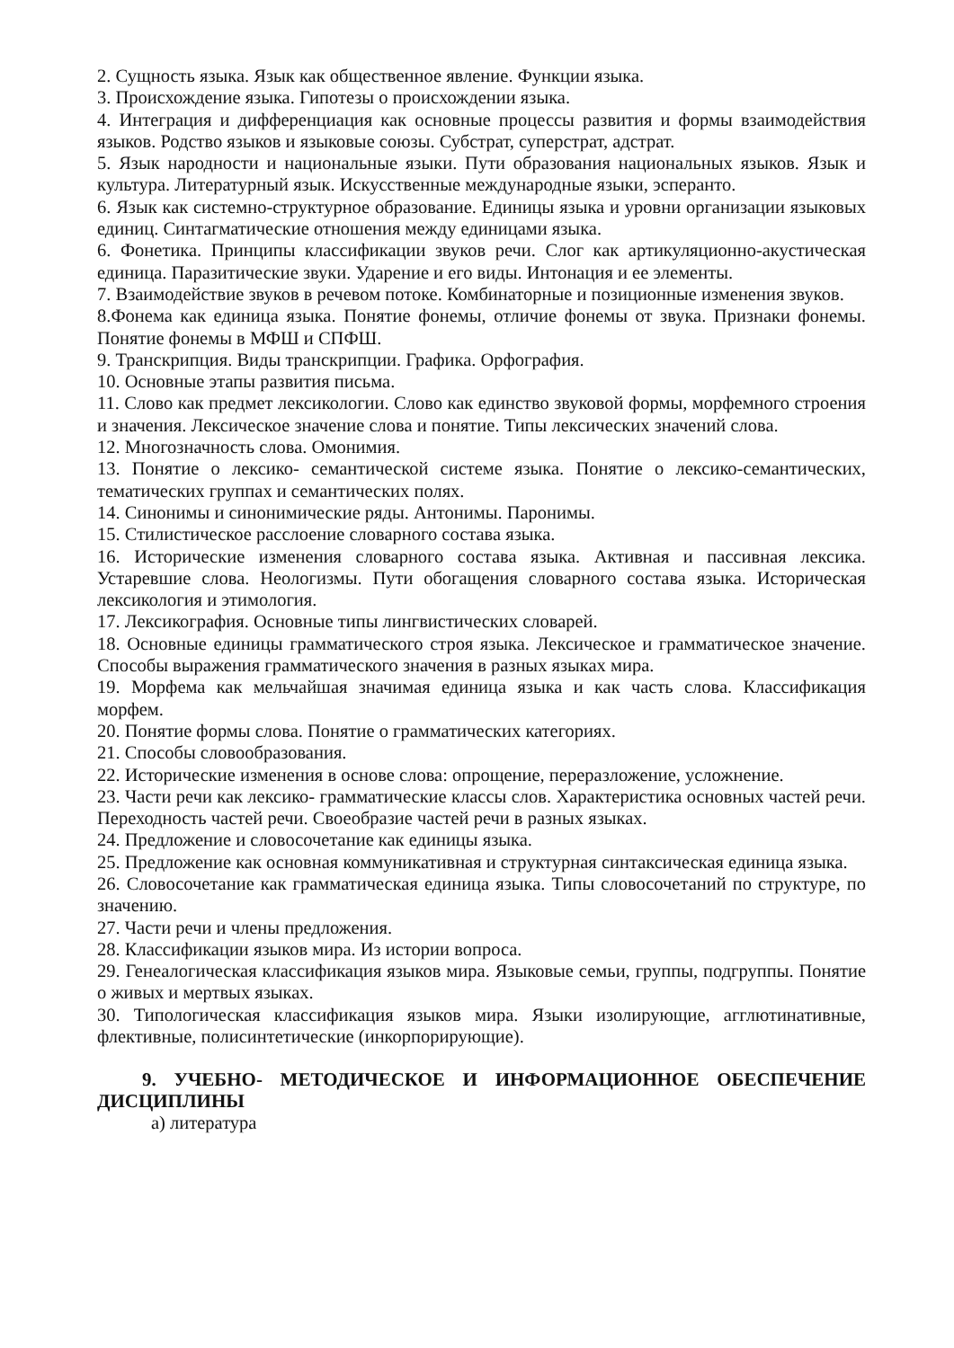2. Сущность языка. Язык как общественное явление. Функции языка.
3. Происхождение языка. Гипотезы о происхождении языка.
4. Интеграция и дифференциация как основные процессы развития и формы взаимодействия языков. Родство языков и языковые союзы. Субстрат, суперстрат, адстрат.
5. Язык народности и национальные языки. Пути образования национальных языков. Язык и культура. Литературный язык. Искусственные международные языки, эсперанто.
6. Язык как системно-структурное образование. Единицы языка и уровни организации языковых единиц. Синтагматические отношения между единицами языка.
6. Фонетика. Принципы классификации звуков речи. Слог как артикуляционно-акустическая единица. Паразитические звуки. Ударение и его виды. Интонация и ее элементы.
7. Взаимодействие звуков в речевом потоке. Комбинаторные и позиционные изменения звуков.
8.Фонема как единица языка. Понятие фонемы, отличие фонемы от звука. Признаки фонемы. Понятие фонемы в МФШ и СПФШ.
9. Транскрипция. Виды транскрипции. Графика. Орфография.
10. Основные этапы развития письма.
11. Слово как предмет лексикологии. Слово как единство звуковой формы, морфемного строения и значения. Лексическое значение слова и понятие. Типы лексических значений слова.
12. Многозначность слова. Омонимия.
13. Понятие о лексико- семантической системе языка. Понятие о лексико-семантических, тематических группах и семантических полях.
14. Синонимы и синонимические ряды. Антонимы. Паронимы.
15. Стилистическое расслоение словарного состава языка.
16. Исторические изменения словарного состава языка. Активная и пассивная лексика. Устаревшие слова. Неологизмы. Пути обогащения словарного состава языка. Историческая лексикология и этимология.
17. Лексикография. Основные типы лингвистических словарей.
18. Основные единицы грамматического строя языка. Лексическое и грамматическое значение. Способы выражения грамматического значения в разных языках мира.
19. Морфема как мельчайшая значимая единица языка и как часть слова. Классификация морфем.
20. Понятие формы слова. Понятие о грамматических категориях.
21. Способы словообразования.
22. Исторические изменения в основе слова: опрощение, переразложение, усложнение.
23. Части речи как лексико- грамматические классы слов. Характеристика основных частей речи. Переходность частей речи. Своеобразие частей речи в разных языках.
24. Предложение и словосочетание как единицы языка.
25. Предложение как основная коммуникативная и структурная синтаксическая единица языка.
26. Словосочетание как грамматическая единица языка. Типы словосочетаний по структуре, по значению.
27. Части речи и члены предложения.
28. Классификации языков мира. Из истории вопроса.
29. Генеалогическая классификация языков мира. Языковые семьи, группы, подгруппы. Понятие о живых и мертвых языках.
30. Типологическая классификация языков мира. Языки изолирующие, агглютинативные, флективные, полисинтетические (инкорпорирующие).
9. УЧЕБНО- МЕТОДИЧЕСКОЕ И ИНФОРМАЦИОННОЕ ОБЕСПЕЧЕНИЕ ДИСЦИПЛИНЫ
а) литература